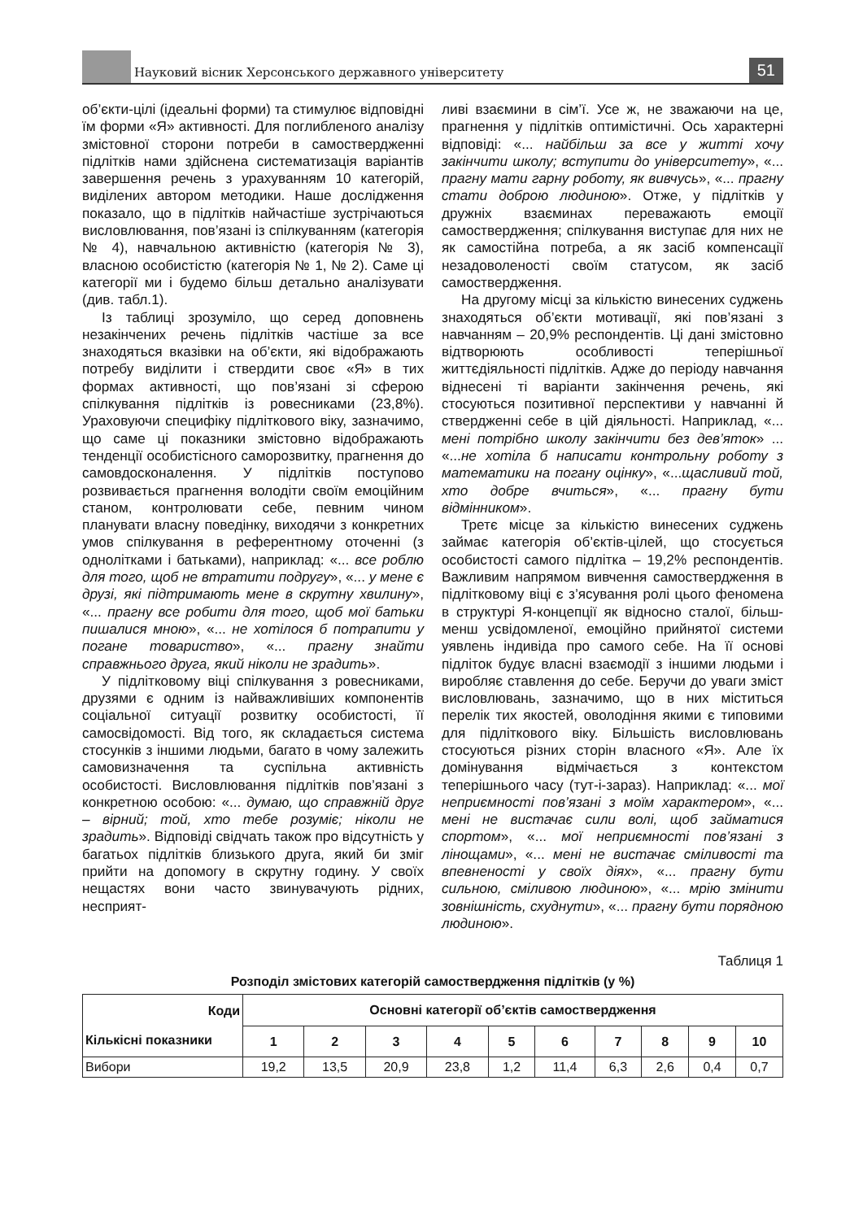Науковий вісник Херсонського державного університету
51
об’єкти-цілі (ідеальні форми) та стимулює відповідні їм форми «Я» активності. Для поглибленого аналізу змістовної сторони потреби в самоствердженні підлітків нами здійснена систематизація варіантів завершення речень з урахуванням 10 категорій, виділених автором методики. Наше дослідження показало, що в підлітків найчастіше зустрічаються висловлювання, пов’язані із спілкуванням (категорія № 4), навчальною активністю (категорія № 3), власною особистістю (категорія № 1, № 2). Саме ці категорії ми і будемо більш детально аналізувати (див. табл.1).
Із таблиці зрозуміло, що серед доповнень незакінчених речень підлітків частіше за все знаходяться вказівки на об’єкти, які відображають потребу виділити і ствердити своє «Я» в тих формах активності, що пов’язані зі сферою спілкування підлітків із ровесниками (23,8%). Ураховуючи специфіку підліткового віку, зазначимо, що саме ці показники змістовно відображають тенденції особистісного саморозвитку, прагнення до самовдосконалення. У підлітків поступово розвивається прагнення володіти своїм емоційним станом, контролювати себе, певним чином планувати власну поведінку, виходячи з конкретних умов спілкування в референтному оточенні (з однолітками і батьками), наприклад: «... все роблю для того, щоб не втратити подругу», «... у мене є друзі, які підтримають мене в скрутну хвилину», «... прагну все робити для того, щоб мої батьки пишалися мною», «... не хотілося б потрапити у погане товариство», «... прагну знайти справжнього друга, який ніколи не зрадить».
У підлітковому віці спілкування з ровесниками, друзями є одним із найважливіших компонентів соціальної ситуації розвитку особистості, її самосвідомості. Від того, як складається система стосунків з іншими людьми, багато в чому залежить самовизначення та суспільна активність особистості. Висловлювання підлітків пов’язані з конкретною особою: «... думаю, що справжній друг – вірний; той, хто тебе розуміє; ніколи не зрадить». Відповіді свідчать також про відсутність у багатьох підлітків близького друга, який би зміг прийти на допомогу в скрутну годину. У своїх нещастях вони часто звинувачують рідних, несприят-
ливі взаємини в сім’ї. Усе ж, не зважаючи на це, прагнення у підлітків оптимістичні. Ось характерні відповіді: «... найбільш за все у житті хочу закінчити школу; вступити до університету», «... прагну мати гарну роботу, як вивчусь», «... прагну стати доброю людиною». Отже, у підлітків у дружніх взаєминах переважають емоції самоствердження; спілкування виступає для них не як самостійна потреба, а як засіб компенсації незадоволеності своїм статусом, як засіб самоствердження.
На другому місці за кількістю винесених суджень знаходяться об’єкти мотивації, які пов’язані з навчанням – 20,9% респондентів. Ці дані змістовно відтворюють особливості теперішньої життєдіяльності підлітків. Адже до періоду навчання віднесені ті варіанти закінчення речень, які стосуються позитивної перспективи у навчанні й ствердженні себе в цій діяльності. Наприклад, «... мені потрібно школу закінчити без дев’яток» ... «...не хотіла б написати контрольну роботу з математики на погану оцінку», «...щасливий той, хто добре вчиться», «... прагну бути відмінником».
Третє місце за кількістю винесених суджень займає категорія об’єктів-цілей, що стосується особистості самого підлітка – 19,2% респондентів. Важливим напрямом вивчення самоствердження в підлітковому віці є з’ясування ролі цього феномена в структурі Я-концепції як відносно сталої, більш-менш усвідомленої, емоційно прийнятої системи уявлень індивіда про самого себе. На її основі підліток будує власні взаємодії з іншими людьми і виробляє ставлення до себе. Беручи до уваги зміст висловлювань, зазначимо, що в них міститься перелік тих якостей, оволодіння якими є типовими для підліткового віку. Більшість висловлювань стосуються різних сторін власного «Я». Але їх домінування відмічається з контекстом теперішнього часу (тут-і-зараз). Наприклад: «... мої неприємності пов’язані з моїм характером», «... мені не вистачає сили волі, щоб займатися спортом», «... мої неприємності пов’язані з лінощами», «... мені не вистачає сміливості та впевненості у своїх діях», «... прагну бути сильною, сміливою людиною», «... мрію змінити зовнішність, схуднути», «... прагну бути порядною людиною».
Таблиця 1
Розподіл змістових категорій самоствердження підлітків (у %)
| Коди Кількісні показники | Основні категорії об’єктів самоствердження | | | | | | | | | |
| --- | --- | --- | --- | --- | --- | --- | --- | --- | --- | --- |
| | 1 | 2 | 3 | 4 | 5 | 6 | 7 | 8 | 9 | 10 |
| Вибори | 19,2 | 13,5 | 20,9 | 23,8 | 1,2 | 11,4 | 6,3 | 2,6 | 0,4 | 0,7 |